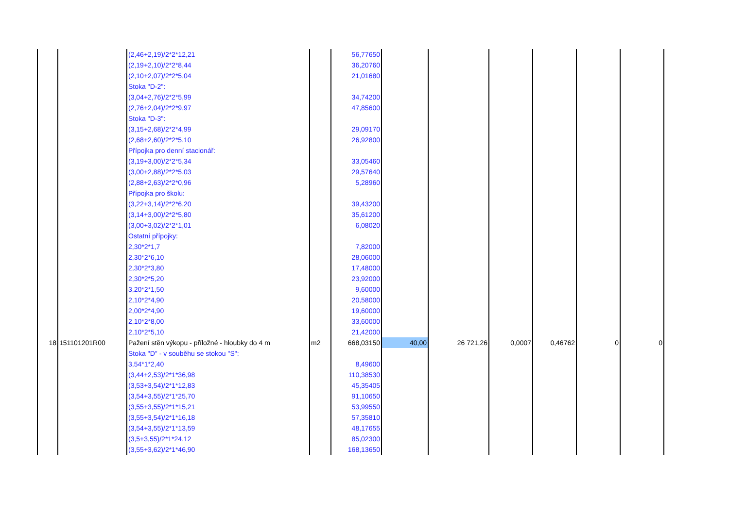| | | (2,46+2,19)/2*2*12,21 | | 56,77650 | | | | | | |
| | | (2,19+2,10)/2*2*8,44 | | 36,20760 | | | | | | |
| | | (2,10+2,07)/2*2*5,04 | | 21,01680 | | | | | | |
| | | Stoka "D-2": | | | | | | | | |
| | | (3,04+2,76)/2*2*5,99 | | 34,74200 | | | | | | |
| | | (2,76+2,04)/2*2*9,97 | | 47,85600 | | | | | | |
| | | Stoka "D-3": | | | | | | | | |
| | | (3,15+2,68)/2*2*4,99 | | 29,09170 | | | | | | |
| | | (2,68+2,60)/2*2*5,10 | | 26,92800 | | | | | | |
| | | Přípojka pro denní stacionář: | | | | | | | | |
| | | (3,19+3,00)/2*2*5,34 | | 33,05460 | | | | | | |
| | | (3,00+2,88)/2*2*5,03 | | 29,57640 | | | | | | |
| | | (2,88+2,63)/2*2*0,96 | | 5,28960 | | | | | | |
| | | Přípojka pro školu: | | | | | | | | |
| | | (3,22+3,14)/2*2*6,20 | | 39,43200 | | | | | | |
| | | (3,14+3,00)/2*2*5,80 | | 35,61200 | | | | | | |
| | | (3,00+3,02)/2*2*1,01 | | 6,08020 | | | | | | |
| | | Ostatní přípojky: | | | | | | | | |
| | | 2,30*2*1,7 | | 7,82000 | | | | | | |
| | | 2,30*2*6,10 | | 28,06000 | | | | | | |
| | | 2,30*2*3,80 | | 17,48000 | | | | | | |
| | | 2,30*2*5,20 | | 23,92000 | | | | | | |
| | | 3,20*2*1,50 | | 9,60000 | | | | | | |
| | | 2,10*2*4,90 | | 20,58000 | | | | | | |
| | | 2,00*2*4,90 | | 19,60000 | | | | | | |
| | | 2,10*2*8,00 | | 33,60000 | | | | | | |
| | | 2,10*2*5,10 | | 21,42000 | | | | | | |
| 18 | 151101201R00 | Pažení stěn výkopu - příložné - hloubky do 4 m | m2 | 668,03150 | 40,00 | 26 721,26 | 0,0007 | 0,46762 | 0 | 0 |
| | | Stoka "D" - v souběhu se stokou "S": | | | | | | | | |
| | | 3,54*1*2,40 | | 8,49600 | | | | | | |
| | | (3,44+2,53)/2*1*36,98 | | 110,38530 | | | | | | |
| | | (3,53+3,54)/2*1*12,83 | | 45,35405 | | | | | | |
| | | (3,54+3,55)/2*1*25,70 | | 91,10650 | | | | | | |
| | | (3,55+3,55)/2*1*15,21 | | 53,99550 | | | | | | |
| | | (3,55+3,54)/2*1*16,18 | | 57,35810 | | | | | | |
| | | (3,54+3,55)/2*1*13,59 | | 48,17655 | | | | | | |
| | | (3,5+3,55)/2*1*24,12 | | 85,02300 | | | | | | |
| | | (3,55+3,62)/2*1*46,90 | | 168,13650 | | | | | | |